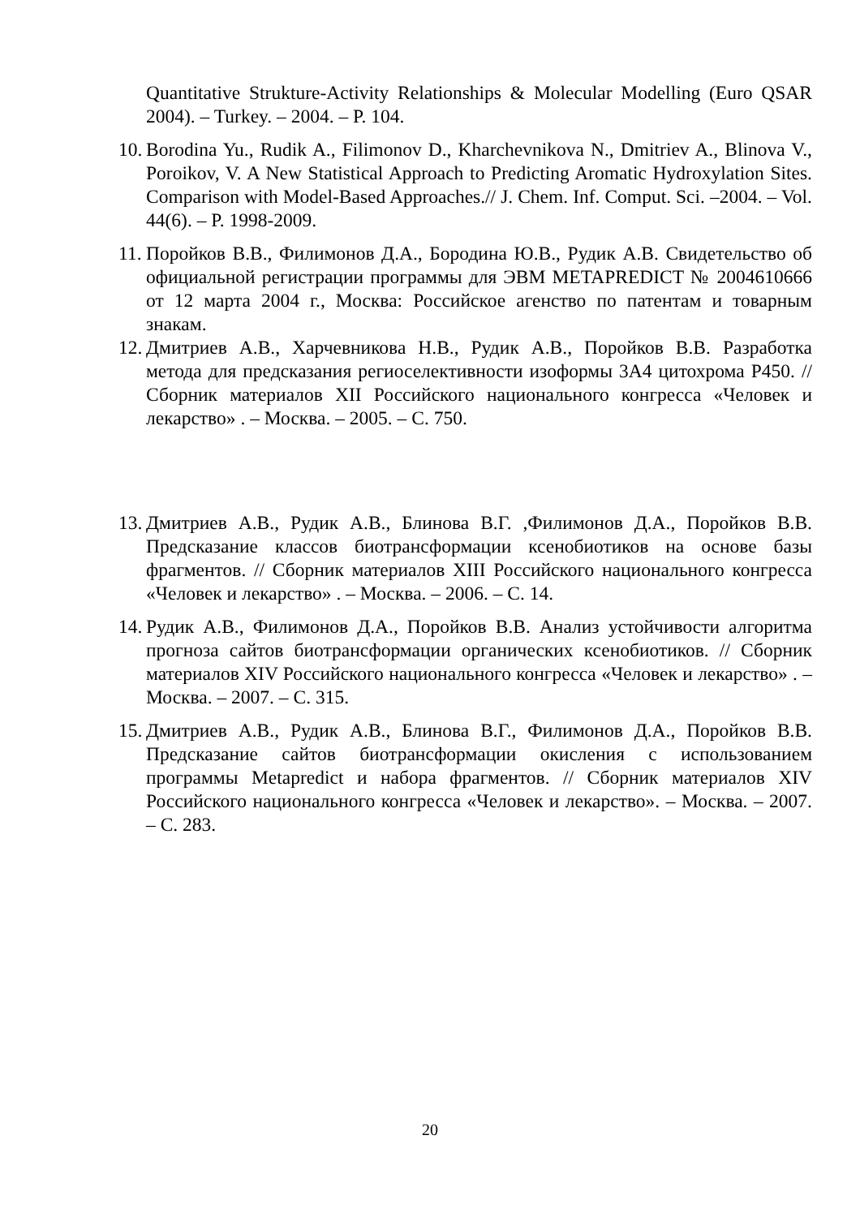Quantitative Strukture-Activity Relationships & Molecular Modelling (Euro QSAR 2004). – Turkey. – 2004. – P. 104.
10.
Borodina Yu., Rudik A., Filimonov D., Kharchevnikova N., Dmitriev A., Blinova V., Poroikov, V. A New Statistical Approach to Predicting Aromatic Hydroxylation Sites. Comparison with Model-Based Approaches.// J. Chem. Inf. Comput. Sci. –2004. – Vol. 44(6). – P. 1998-2009.
11.
Поройков В.В., Филимонов Д.А., Бородина Ю.В., Рудик А.В. Свидетельство об официальной регистрации программы для ЭВМ METAPREDICT № 2004610666 от 12 марта 2004 г., Москва: Российское агенство по патентам и товарным знакам.
12.
Дмитриев А.В., Харчевникова Н.В., Рудик А.В., Поройков В.В. Разработка метода для предсказания региоселективности изоформы 3А4 цитохрома Р450. // Сборник материалов XII Российского национального конгресса «Человек и лекарство» . – Москва. – 2005. – С. 750.
13.
Дмитриев А.В., Рудик А.В., Блинова В.Г. ,Филимонов Д.А., Поройков В.В. Предсказание классов биотрансформации ксенобиотиков на основе базы фрагментов. // Сборник материалов XIII Российского национального конгресса «Человек и лекарство» . – Москва. – 2006. – С. 14.
14.
Рудик А.В., Филимонов Д.А., Поройков В.В. Анализ устойчивости алгоритма прогноза сайтов биотрансформации органических ксенобиотиков. // Сборник материалов XIV Российского национального конгресса «Человек и лекарство» . – Москва. – 2007. – С. 315.
15.
Дмитриев А.В., Рудик А.В., Блинова В.Г., Филимонов Д.А., Поройков В.В. Предсказание сайтов биотрансформации окисления с использованием программы Metapredict и набора фрагментов. // Сборник материалов XIV Российского национального конгресса «Человек и лекарство». – Москва. – 2007. – С. 283.
20